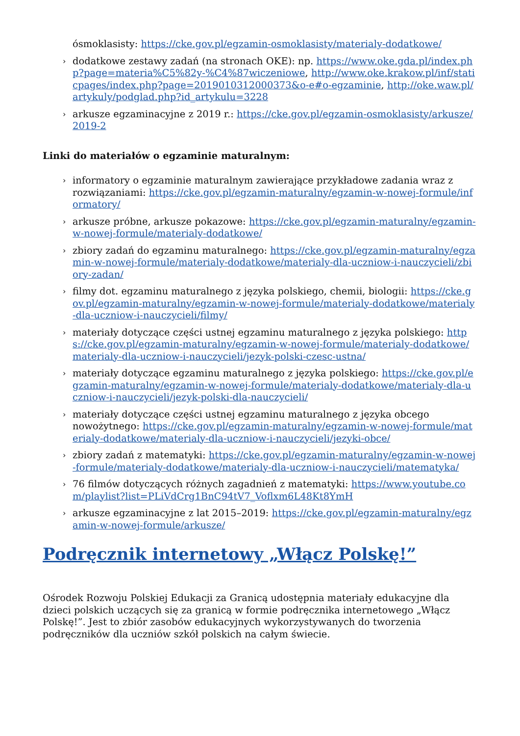ósmoklasisty: https://cke.gov.pl/egzamin-osmoklasisty/materialy-dodatkowe/
› dodatkowe zestawy zadań (na stronach OKE): np. https://www.oke.gda.pl/index.php?page=materia%C5%82y-%C4%87wiczeniowe, http://www.oke.krakow.pl/inf/staticpages/index.php?page=2019010312000373&o-e#o-egzaminie, http://oke.waw.pl/artykuly/podglad.php?id_artykulu=3228
› arkusze egzaminacyjne z 2019 r.: https://cke.gov.pl/egzamin-osmoklasisty/arkusze/2019-2
Linki do materiałów o egzaminie maturalnym:
› informatory o egzaminie maturalnym zawierające przykładowe zadania wraz z rozwiązaniami: https://cke.gov.pl/egzamin-maturalny/egzamin-w-nowej-formule/informatory/
› arkusze próbne, arkusze pokazowe: https://cke.gov.pl/egzamin-maturalny/egzamin-w-nowej-formule/materialy-dodatkowe/
› zbiory zadań do egzaminu maturalnego: https://cke.gov.pl/egzamin-maturalny/egzamin-w-nowej-formule/materialy-dodatkowe/materialy-dla-uczniow-i-nauczycieli/zbiory-zadan/
› filmy dot. egzaminu maturalnego z języka polskiego, chemii, biologii: https://cke.gov.pl/egzamin-maturalny/egzamin-w-nowej-formule/materialy-dodatkowe/materialy-dla-uczniow-i-nauczycieli/filmy/
› materiały dotyczące części ustnej egzaminu maturalnego z języka polskiego: https://cke.gov.pl/egzamin-maturalny/egzamin-w-nowej-formule/materialy-dodatkowe/materialy-dla-uczniow-i-nauczycieli/jezyk-polski-czesc-ustna/
› materiały dotyczące egzaminu maturalnego z języka polskiego: https://cke.gov.pl/egzamin-maturalny/egzamin-w-nowej-formule/materialy-dodatkowe/materialy-dla-uczniow-i-nauczycieli/jezyk-polski-dla-nauczycieli/
› materiały dotyczące części ustnej egzaminu maturalnego z języka obcego nowożytnego: https://cke.gov.pl/egzamin-maturalny/egzamin-w-nowej-formule/materialy-dodatkowe/materialy-dla-uczniow-i-nauczycieli/jezyki-obce/
› zbiory zadań z matematyki: https://cke.gov.pl/egzamin-maturalny/egzamin-w-nowej-formule/materialy-dodatkowe/materialy-dla-uczniow-i-nauczycieli/matematyka/
› 76 filmów dotyczących różnych zagadnień z matematyki: https://www.youtube.com/playlist?list=PLiVdCrg1BnC94tV7_Voflxm6L48Kt8YmH
› arkusze egzaminacyjne z lat 2015–2019: https://cke.gov.pl/egzamin-maturalny/egzamin-w-nowej-formule/arkusze/
Podręcznik internetowy „Włącz Polskę!”
Ośrodek Rozwoju Polskiej Edukacji za Granicą udostępnia materiały edukacyjne dla dzieci polskich uczących się za granicą w formie podręcznika internetowego „Włącz Polskę!”. Jest to zbiór zasobów edukacyjnych wykorzystywanych do tworzenia podręczników dla uczniów szkół polskich na całym świecie.